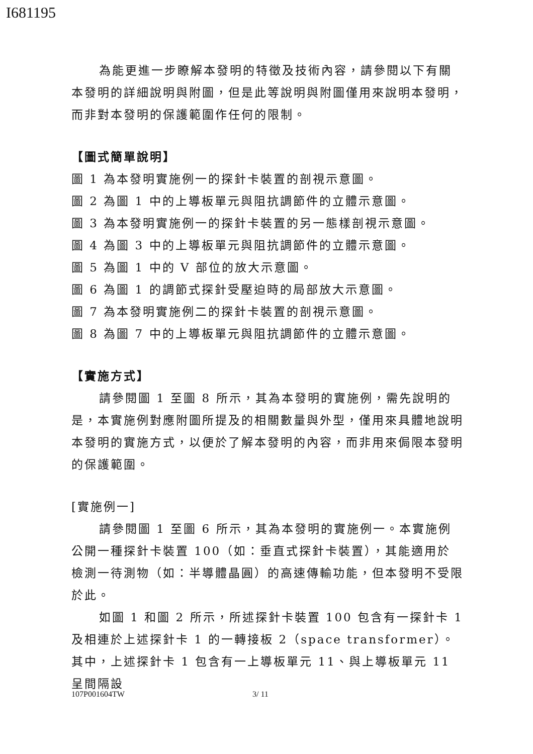I681195
為能更進一步瞭解本發明的特徵及技術內容，請參閱以下有關本發明的詳細說明與附圖，但是此等說明與附圖僅用來說明本發明，而非對本發明的保護範圍作任何的限制。
【圖式簡單說明】
圖 1 為本發明實施例一的探針卡裝置的剖視示意圖。
圖 2 為圖 1 中的上導板單元與阻抗調節件的立體示意圖。
圖 3 為本發明實施例一的探針卡裝置的另一態樣剖視示意圖。
圖 4 為圖 3 中的上導板單元與阻抗調節件的立體示意圖。
圖 5 為圖 1 中的 V 部位的放大示意圖。
圖 6 為圖 1 的調節式探針受壓迫時的局部放大示意圖。
圖 7 為本發明實施例二的探針卡裝置的剖視示意圖。
圖 8 為圖 7 中的上導板單元與阻抗調節件的立體示意圖。
【實施方式】
請參閱圖 1 至圖 8 所示，其為本發明的實施例，需先說明的是，本實施例對應附圖所提及的相關數量與外型，僅用來具體地說明本發明的實施方式，以便於了解本發明的內容，而非用來侷限本發明的保護範圍。
[實施例一]
請參閱圖 1 至圖 6 所示，其為本發明的實施例一。本實施例公開一種探針卡裝置 100（如：垂直式探針卡裝置），其能適用於檢測一待測物（如：半導體晶圓）的高速傳輸功能，但本發明不受限於此。
如圖 1 和圖 2 所示，所述探針卡裝置 100 包含有一探針卡 1 及相連於上述探針卡 1 的一轉接板 2（space transformer）。其中，上述探針卡 1 包含有一上導板單元 11、與上導板單元 11 呈間隔設
107P001604TW 3/ 11